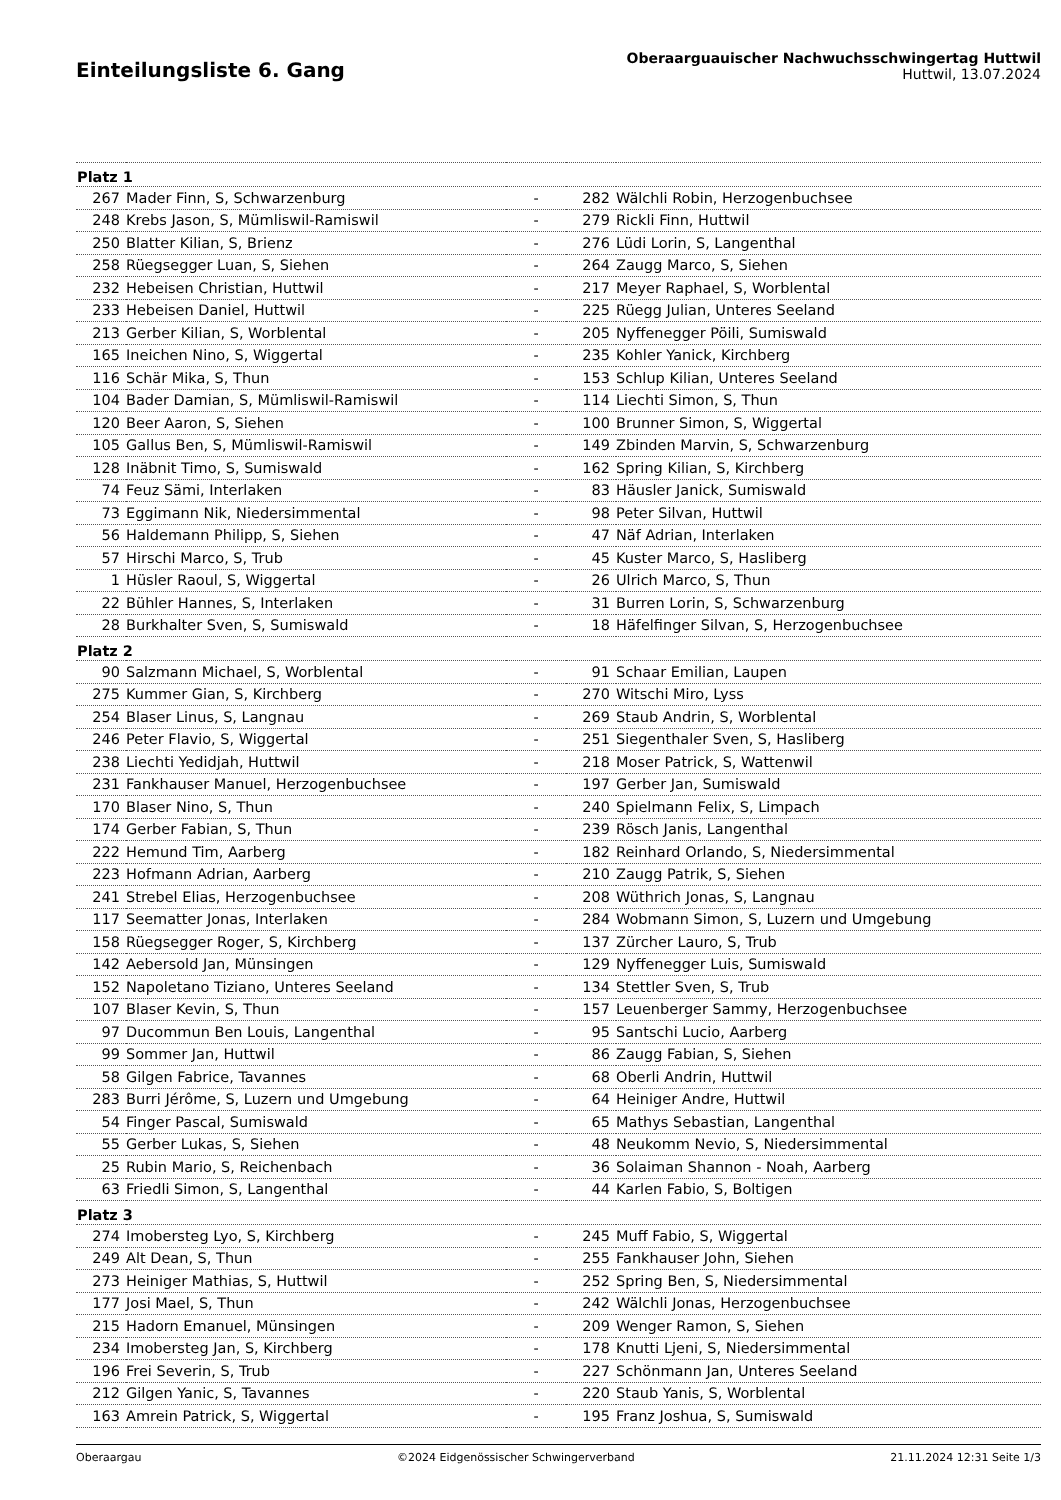Einteilungsliste 6. Gang
Oberaarguauischer Nachwuchsschwingertag Huttwil
Huttwil, 13.07.2024
| Platz 1 | | | | |
| --- | --- | --- | --- | --- |
| 267 | Mader Finn, S, Schwarzenburg | - | 282 | Wälchli Robin, Herzogenbuchsee |
| 248 | Krebs Jason, S, Mümliswil-Ramiswil | - | 279 | Rickli Finn, Huttwil |
| 250 | Blatter Kilian, S, Brienz | - | 276 | Lüdi Lorin, S, Langenthal |
| 258 | Rüegsegger Luan, S, Siehen | - | 264 | Zaugg Marco, S, Siehen |
| 232 | Hebeisen Christian, Huttwil | - | 217 | Meyer Raphael, S, Worblental |
| 233 | Hebeisen Daniel, Huttwil | - | 225 | Rüegg Julian, Unteres Seeland |
| 213 | Gerber Kilian, S, Worblental | - | 205 | Nyffenegger Pöili, Sumiswald |
| 165 | Ineichen Nino, S, Wiggertal | - | 235 | Kohler Yanick, Kirchberg |
| 116 | Schär Mika, S, Thun | - | 153 | Schlup Kilian, Unteres Seeland |
| 104 | Bader Damian, S, Mümliswil-Ramiswil | - | 114 | Liechti Simon, S, Thun |
| 120 | Beer Aaron, S, Siehen | - | 100 | Brunner Simon, S, Wiggertal |
| 105 | Gallus Ben, S, Mümliswil-Ramiswil | - | 149 | Zbinden Marvin, S, Schwarzenburg |
| 128 | Inäbnit Timo, S, Sumiswald | - | 162 | Spring Kilian, S, Kirchberg |
| 74 | Feuz Sämi, Interlaken | - | 83 | Häusler Janick, Sumiswald |
| 73 | Eggimann Nik, Niedersimmental | - | 98 | Peter Silvan, Huttwil |
| 56 | Haldemann Philipp, S, Siehen | - | 47 | Näf Adrian, Interlaken |
| 57 | Hirschi Marco, S, Trub | - | 45 | Kuster Marco, S, Hasliberg |
| 1 | Hüsler Raoul, S, Wiggertal | - | 26 | Ulrich Marco, S, Thun |
| 22 | Bühler Hannes, S, Interlaken | - | 31 | Burren Lorin, S, Schwarzenburg |
| 28 | Burkhalter Sven, S, Sumiswald | - | 18 | Häfelfinger Silvan, S, Herzogenbuchsee |
| Platz 2 | | | | |
| 90 | Salzmann Michael, S, Worblental | - | 91 | Schaar Emilian, Laupen |
| 275 | Kummer Gian, S, Kirchberg | - | 270 | Witschi Miro, Lyss |
| 254 | Blaser Linus, S, Langnau | - | 269 | Staub Andrin, S, Worblental |
| 246 | Peter Flavio, S, Wiggertal | - | 251 | Siegenthaler Sven, S, Hasliberg |
| 238 | Liechti Yedidjah, Huttwil | - | 218 | Moser Patrick, S, Wattenwil |
| 231 | Fankhauser Manuel, Herzogenbuchsee | - | 197 | Gerber Jan, Sumiswald |
| 170 | Blaser Nino, S, Thun | - | 240 | Spielmann Felix, S, Limpach |
| 174 | Gerber Fabian, S, Thun | - | 239 | Rösch Janis, Langenthal |
| 222 | Hemund Tim, Aarberg | - | 182 | Reinhard Orlando, S, Niedersimmental |
| 223 | Hofmann Adrian, Aarberg | - | 210 | Zaugg Patrik, S, Siehen |
| 241 | Strebel Elias, Herzogenbuchsee | - | 208 | Wüthrich Jonas, S, Langnau |
| 117 | Seematter Jonas, Interlaken | - | 284 | Wobmann Simon, S, Luzern und Umgebung |
| 158 | Rüegsegger Roger, S, Kirchberg | - | 137 | Zürcher Lauro, S, Trub |
| 142 | Aebersold Jan, Münsingen | - | 129 | Nyffenegger Luis, Sumiswald |
| 152 | Napoletano Tiziano, Unteres Seeland | - | 134 | Stettler Sven, S, Trub |
| 107 | Blaser Kevin, S, Thun | - | 157 | Leuenberger Sammy, Herzogenbuchsee |
| 97 | Ducommun Ben Louis, Langenthal | - | 95 | Santschi Lucio, Aarberg |
| 99 | Sommer Jan, Huttwil | - | 86 | Zaugg Fabian, S, Siehen |
| 58 | Gilgen Fabrice, Tavannes | - | 68 | Oberli Andrin, Huttwil |
| 283 | Burri Jérôme, S, Luzern und Umgebung | - | 64 | Heiniger Andre, Huttwil |
| 54 | Finger Pascal, Sumiswald | - | 65 | Mathys Sebastian, Langenthal |
| 55 | Gerber Lukas, S, Siehen | - | 48 | Neukomm Nevio, S, Niedersimmental |
| 25 | Rubin Mario, S, Reichenbach | - | 36 | Solaiman Shannon - Noah, Aarberg |
| 63 | Friedli Simon, S, Langenthal | - | 44 | Karlen Fabio, S, Boltigen |
| Platz 3 | | | | |
| 274 | Imobersteg Lyo, S, Kirchberg | - | 245 | Muff Fabio, S, Wiggertal |
| 249 | Alt Dean, S, Thun | - | 255 | Fankhauser John, Siehen |
| 273 | Heiniger Mathias, S, Huttwil | - | 252 | Spring Ben, S, Niedersimmental |
| 177 | Josi Mael, S, Thun | - | 242 | Wälchli Jonas, Herzogenbuchsee |
| 215 | Hadorn Emanuel, Münsingen | - | 209 | Wenger Ramon, S, Siehen |
| 234 | Imobersteg Jan, S, Kirchberg | - | 178 | Knutti Ljeni, S, Niedersimmental |
| 196 | Frei Severin, S, Trub | - | 227 | Schönmann Jan, Unteres Seeland |
| 212 | Gilgen Yanic, S, Tavannes | - | 220 | Staub Yanis, S, Worblental |
| 163 | Amrein Patrick, S, Wiggertal | - | 195 | Franz Joshua, S, Sumiswald |
Oberaargau ©2024 Eidgenössischer Schwingerverband 21.11.2024 12:31 Seite 1/3